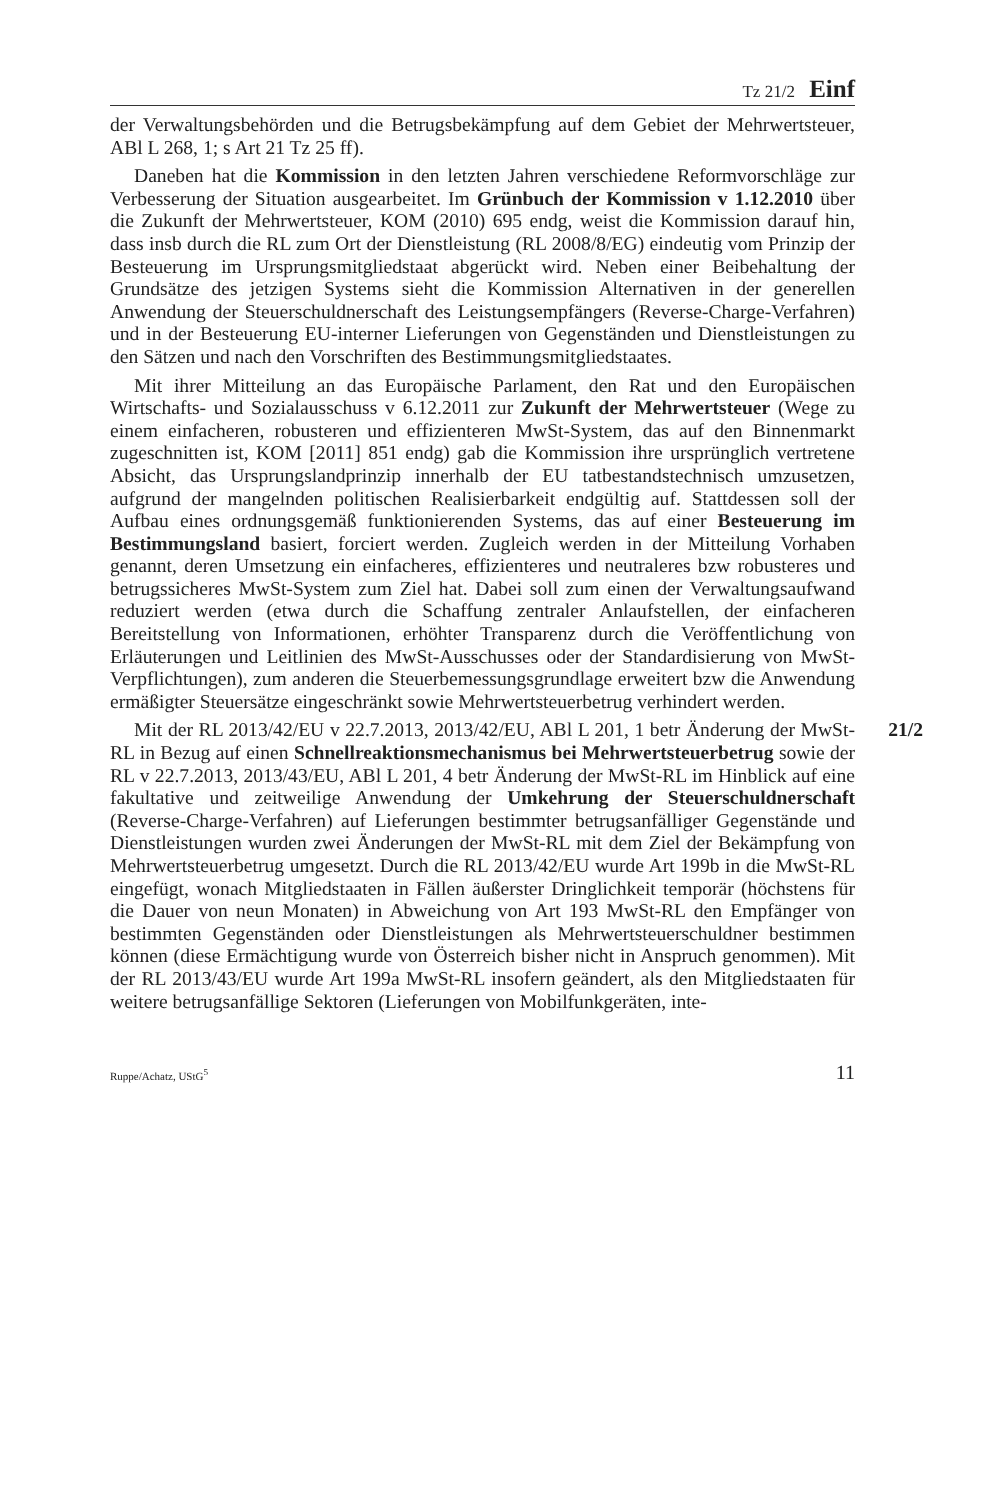Tz 21/2 Einf
der Verwaltungsbehörden und die Betrugsbekämpfung auf dem Gebiet der Mehrwertsteuer, ABl L 268, 1; s Art 21 Tz 25 ff).
Daneben hat die Kommission in den letzten Jahren verschiedene Reformvorschläge zur Verbesserung der Situation ausgearbeitet. Im Grünbuch der Kommission v 1.12.2010 über die Zukunft der Mehrwertsteuer, KOM (2010) 695 endg, weist die Kommission darauf hin, dass insb durch die RL zum Ort der Dienstleistung (RL 2008/8/EG) eindeutig vom Prinzip der Besteuerung im Ursprungsmitgliedstaat abgerückt wird. Neben einer Beibehaltung der Grundsätze des jetzigen Systems sieht die Kommission Alternativen in der generellen Anwendung der Steuerschuldnerschaft des Leistungsempfängers (Reverse-Charge-Verfahren) und in der Besteuerung EU-interner Lieferungen von Gegenständen und Dienstleistungen zu den Sätzen und nach den Vorschriften des Bestimmungsmitgliedstaates.
Mit ihrer Mitteilung an das Europäische Parlament, den Rat und den Europäischen Wirtschafts- und Sozialausschuss v 6.12.2011 zur Zukunft der Mehrwertsteuer (Wege zu einem einfacheren, robusteren und effizienteren MwSt-System, das auf den Binnenmarkt zugeschnitten ist, KOM [2011] 851 endg) gab die Kommission ihre ursprünglich vertretene Absicht, das Ursprungslandprinzip innerhalb der EU tatbestandstechnisch umzusetzen, aufgrund der mangelnden politischen Realisierbarkeit endgültig auf. Stattdessen soll der Aufbau eines ordnungsgemäß funktionierenden Systems, das auf einer Besteuerung im Bestimmungsland basiert, forciert werden. Zugleich werden in der Mitteilung Vorhaben genannt, deren Umsetzung ein einfacheres, effizienteres und neutraleres bzw robusteres und betrugssicheres MwSt-System zum Ziel hat. Dabei soll zum einen der Verwaltungsaufwand reduziert werden (etwa durch die Schaffung zentraler Anlaufstellen, der einfacheren Bereitstellung von Informationen, erhöhter Transparenz durch die Veröffentlichung von Erläuterungen und Leitlinien des MwSt-Ausschusses oder der Standardisierung von MwSt-Verpflichtungen), zum anderen die Steuerbemessungsgrundlage erweitert bzw die Anwendung ermäßigter Steuersätze eingeschränkt sowie Mehrwertsteuerbetrug verhindert werden.
21/2 Mit der RL 2013/42/EU v 22.7.2013, 2013/42/EU, ABl L 201, 1 betr Änderung der MwSt-RL in Bezug auf einen Schnellreaktionsmechanismus bei Mehrwertsteuerbetrug sowie der RL v 22.7.2013, 2013/43/EU, ABl L 201, 4 betr Änderung der MwSt-RL im Hinblick auf eine fakultative und zeitweilige Anwendung der Umkehrung der Steuerschuldnerschaft (Reverse-Charge-Verfahren) auf Lieferungen bestimmter betrugsanfälliger Gegenstände und Dienstleistungen wurden zwei Änderungen der MwSt-RL mit dem Ziel der Bekämpfung von Mehrwertsteuerbetrug umgesetzt. Durch die RL 2013/42/EU wurde Art 199b in die MwSt-RL eingefügt, wonach Mitgliedstaaten in Fällen äußerster Dringlichkeit temporär (höchstens für die Dauer von neun Monaten) in Abweichung von Art 193 MwSt-RL den Empfänger von bestimmten Gegenständen oder Dienstleistungen als Mehrwertsteuerschuldner bestimmen können (diese Ermächtigung wurde von Österreich bisher nicht in Anspruch genommen). Mit der RL 2013/43/EU wurde Art 199a MwSt-RL insofern geändert, als den Mitgliedstaaten für weitere betrugsanfällige Sektoren (Lieferungen von Mobilfunkgeräten, inte-
Ruppe/Achatz, UStG<sup>5</sup> 11